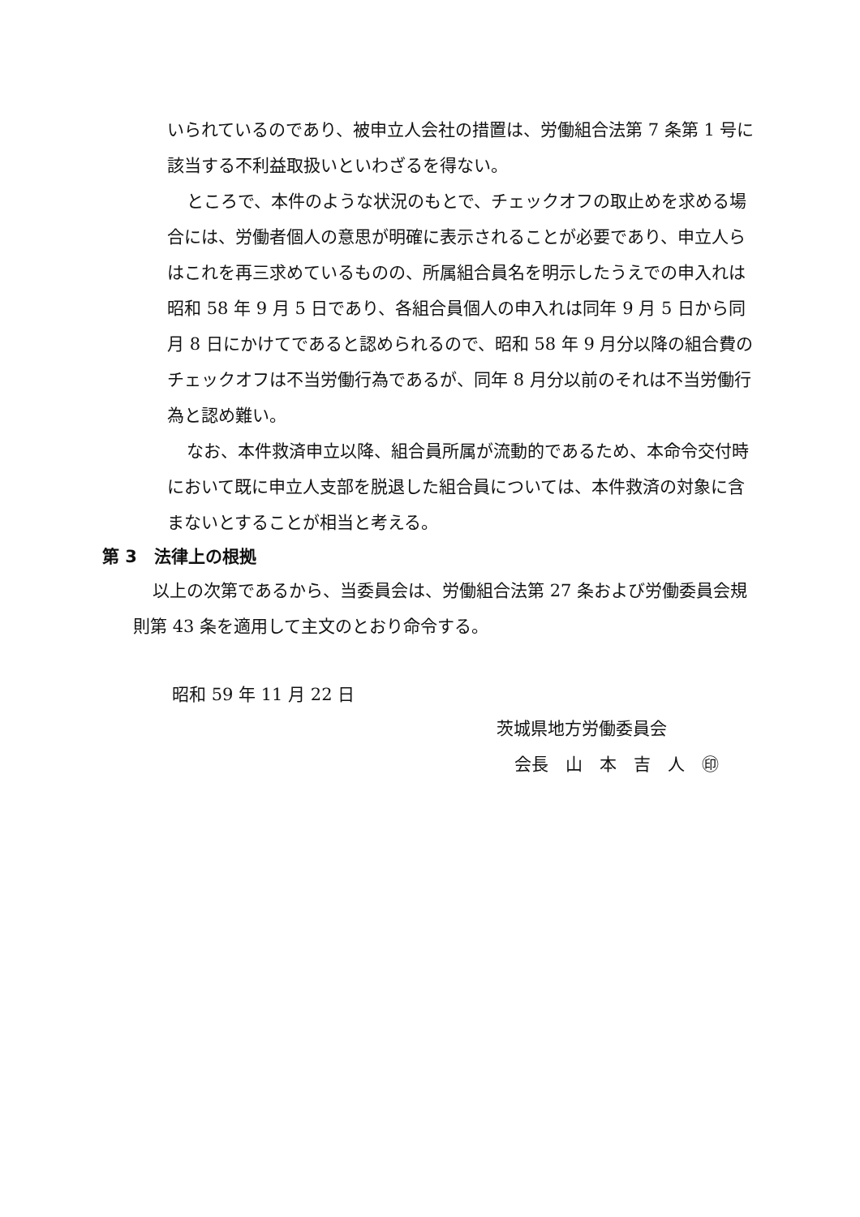いられているのであり、被申立人会社の措置は、労働組合法第 7 条第 1 号に該当する不利益取扱いといわざるを得ない。
ところで、本件のような状況のもとで、チェックオフの取止めを求める場合には、労働者個人の意思が明確に表示されることが必要であり、申立人らはこれを再三求めているものの、所属組合員名を明示したうえでの申入れは昭和 58 年 9 月 5 日であり、各組合員個人の申入れは同年 9 月 5 日から同月 8 日にかけてであると認められるので、昭和 58 年 9 月分以降の組合費のチェックオフは不当労働行為であるが、同年 8 月分以前のそれは不当労働行為と認め難い。
なお、本件救済申立以降、組合員所属が流動的であるため、本命令交付時において既に申立人支部を脱退した組合員については、本件救済の対象に含まないとすることが相当と考える。
第 3　法律上の根拠
以上の次第であるから、当委員会は、労働組合法第 27 条および労働委員会規則第 43 条を適用して主文のとおり命令する。
昭和 59 年 11 月 22 日
茨城県地方労働委員会
会長　山　本　吉　人　㊞